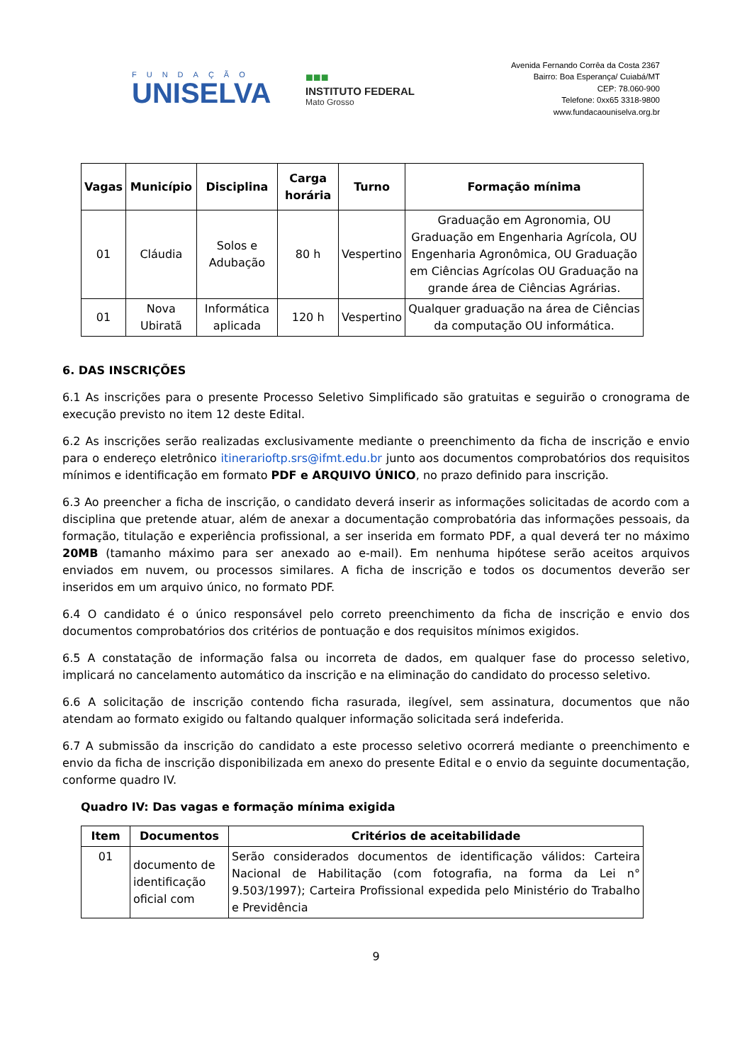FUNDAÇÃO
UNISELVA
■■■
INSTITUTO FEDERAL
Mato Grosso
Avenida Fernando Corrêa da Costa 2367
Bairro: Boa Esperança/ Cuiabá/MT
CEP: 78.060-900
Telefone: 0xx65 3318-9800
www.fundacaouniselva.org.br
| Vagas | Município | Disciplina | Carga horária | Turno | Formação mínima |
| --- | --- | --- | --- | --- | --- |
| 01 | Cláudia | Solos e Adubação | 80 h | Vespertino | Graduação em Agronomia, OU Graduação em Engenharia Agrícola, OU Engenharia Agronômica, OU Graduação em Ciências Agrícolas OU Graduação na grande área de Ciências Agrárias. |
| 01 | Nova Ubiratã | Informática aplicada | 120 h | Vespertino | Qualquer graduação na área de Ciências da computação OU informática. |
6. DAS INSCRIÇÕES
6.1 As inscrições para o presente Processo Seletivo Simplificado são gratuitas e seguirão o cronograma de execução previsto no item 12 deste Edital.
6.2 As inscrições serão realizadas exclusivamente mediante o preenchimento da ficha de inscrição e envio para o endereço eletrônico itinerarioftp.srs@ifmt.edu.br junto aos documentos comprobatórios dos requisitos mínimos e identificação em formato PDF e ARQUIVO ÚNICO, no prazo definido para inscrição.
6.3 Ao preencher a ficha de inscrição, o candidato deverá inserir as informações solicitadas de acordo com a disciplina que pretende atuar, além de anexar a documentação comprobatória das informações pessoais, da formação, titulação e experiência profissional, a ser inserida em formato PDF, a qual deverá ter no máximo 20MB (tamanho máximo para ser anexado ao e-mail). Em nenhuma hipótese serão aceitos arquivos enviados em nuvem, ou processos similares. A ficha de inscrição e todos os documentos deverão ser inseridos em um arquivo único, no formato PDF.
6.4 O candidato é o único responsável pelo correto preenchimento da ficha de inscrição e envio dos documentos comprobatórios dos critérios de pontuação e dos requisitos mínimos exigidos.
6.5 A constatação de informação falsa ou incorreta de dados, em qualquer fase do processo seletivo, implicará no cancelamento automático da inscrição e na eliminação do candidato do processo seletivo.
6.6 A solicitação de inscrição contendo ficha rasurada, ilegível, sem assinatura, documentos que não atendam ao formato exigido ou faltando qualquer informação solicitada será indeferida.
6.7 A submissão da inscrição do candidato a este processo seletivo ocorrerá mediante o preenchimento e envio da ficha de inscrição disponibilizada em anexo do presente Edital e o envio da seguinte documentação, conforme quadro IV.
Quadro IV: Das vagas e formação mínima exigida
| Item | Documentos | Critérios de aceitabilidade |
| --- | --- | --- |
| 01 | documento de identificação oficial com | Serão considerados documentos de identificação válidos: Carteira Nacional de Habilitação (com fotografia, na forma da Lei n° 9.503/1997); Carteira Profissional expedida pelo Ministério do Trabalho e Previdência |
9